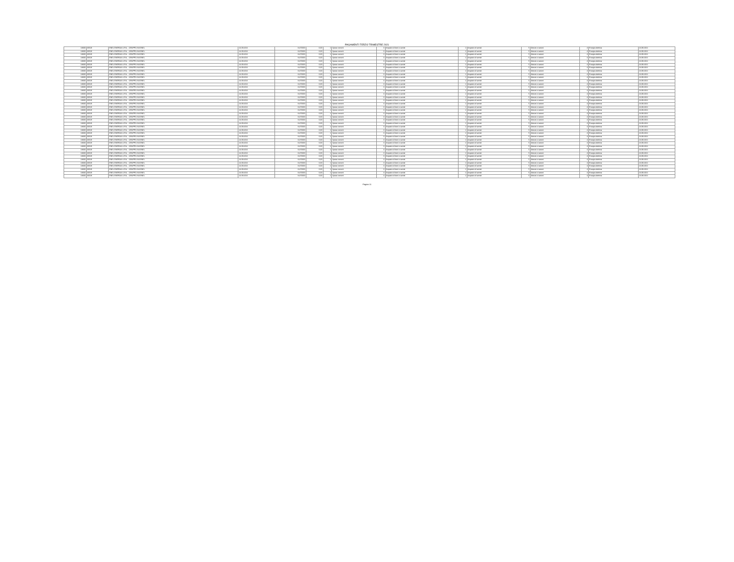PAGAMENTI TERZO TRIMESTRE 2021
| 18300 | 30529 | ENEL ENERGIA S.P.A. - GRUPPO IVA ENEL | 14-09-2021 | 8,470000 | 0,00 | 1 | Spese correnti | 3 | Acquisto di beni e servizi | 2 | Acquisto di servizi | 5 | Utenze e canoni | 4 | Energia elettrica | 24-09-2021 |
| 18300 | 30529 | ENEL ENERGIA S.P.A. - GRUPPO IVA ENEL | 14-09-2021 | 8,470000 | 0,00 | 1 | Spese correnti | 3 | Acquisto di beni e servizi | 2 | Acquisto di servizi | 5 | Utenze e canoni | 4 | Energia elettrica | 24-09-2021 |
| 18300 | 30529 | ENEL ENERGIA S.P.A. - GRUPPO IVA ENEL | 14-09-2021 | 8,470000 | 0,00 | 1 | Spese correnti | 3 | Acquisto di beni e servizi | 2 | Acquisto di servizi | 5 | Utenze e canoni | 4 | Energia elettrica | 24-09-2021 |
| 18300 | 30529 | ENEL ENERGIA S.P.A. - GRUPPO IVA ENEL | 14-09-2021 | 8,470000 | 0,00 | 1 | Spese correnti | 3 | Acquisto di beni e servizi | 2 | Acquisto di servizi | 5 | Utenze e canoni | 4 | Energia elettrica | 24-09-2021 |
| 18300 | 30529 | ENEL ENERGIA S.P.A. - GRUPPO IVA ENEL | 14-09-2021 | 8,470000 | 0,00 | 1 | Spese correnti | 3 | Acquisto di beni e servizi | 2 | Acquisto di servizi | 5 | Utenze e canoni | 4 | Energia elettrica | 24-09-2021 |
| 18300 | 30529 | ENEL ENERGIA S.P.A. - GRUPPO IVA ENEL | 14-09-2021 | 8,470000 | 0,00 | 1 | Spese correnti | 3 | Acquisto di beni e servizi | 2 | Acquisto di servizi | 5 | Utenze e canoni | 4 | Energia elettrica | 24-09-2021 |
| 18300 | 30529 | ENEL ENERGIA S.P.A. - GRUPPO IVA ENEL | 14-09-2021 | 8,470000 | 0,00 | 1 | Spese correnti | 3 | Acquisto di beni e servizi | 2 | Acquisto di servizi | 5 | Utenze e canoni | 4 | Energia elettrica | 24-09-2021 |
| 18300 | 30529 | ENEL ENERGIA S.P.A. - GRUPPO IVA ENEL | 14-09-2021 | 8,470000 | 0,00 | 1 | Spese correnti | 3 | Acquisto di beni e servizi | 2 | Acquisto di servizi | 5 | Utenze e canoni | 4 | Energia elettrica | 24-09-2021 |
| 18300 | 30529 | ENEL ENERGIA S.P.A. - GRUPPO IVA ENEL | 14-09-2021 | 8,470000 | 0,00 | 1 | Spese correnti | 3 | Acquisto di beni e servizi | 2 | Acquisto di servizi | 5 | Utenze e canoni | 4 | Energia elettrica | 24-09-2021 |
| 18300 | 30529 | ENEL ENERGIA S.P.A. - GRUPPO IVA ENEL | 14-09-2021 | 8,470000 | 0,00 | 1 | Spese correnti | 3 | Acquisto di beni e servizi | 2 | Acquisto di servizi | 5 | Utenze e canoni | 4 | Energia elettrica | 24-09-2021 |
| 18300 | 30529 | ENEL ENERGIA S.P.A. - GRUPPO IVA ENEL | 14-09-2021 | 8,470000 | 0,00 | 1 | Spese correnti | 3 | Acquisto di beni e servizi | 2 | Acquisto di servizi | 5 | Utenze e canoni | 4 | Energia elettrica | 24-09-2021 |
| 18300 | 30529 | ENEL ENERGIA S.P.A. - GRUPPO IVA ENEL | 14-09-2021 | 8,470000 | 0,00 | 1 | Spese correnti | 3 | Acquisto di beni e servizi | 2 | Acquisto di servizi | 5 | Utenze e canoni | 4 | Energia elettrica | 24-09-2021 |
| 18300 | 30529 | ENEL ENERGIA S.P.A. - GRUPPO IVA ENEL | 14-09-2021 | 8,470000 | 0,00 | 1 | Spese correnti | 3 | Acquisto di beni e servizi | 2 | Acquisto di servizi | 5 | Utenze e canoni | 4 | Energia elettrica | 24-09-2021 |
| 18300 | 30529 | ENEL ENERGIA S.P.A. - GRUPPO IVA ENEL | 14-09-2021 | 8,470000 | 0,00 | 1 | Spese correnti | 3 | Acquisto di beni e servizi | 2 | Acquisto di servizi | 5 | Utenze e canoni | 4 | Energia elettrica | 24-09-2021 |
| 18300 | 30529 | ENEL ENERGIA S.P.A. - GRUPPO IVA ENEL | 14-09-2021 | 8,470000 | 0,00 | 1 | Spese correnti | 3 | Acquisto di beni e servizi | 2 | Acquisto di servizi | 5 | Utenze e canoni | 4 | Energia elettrica | 24-09-2021 |
| 18300 | 30529 | ENEL ENERGIA S.P.A. - GRUPPO IVA ENEL | 14-09-2021 | 8,470000 | 0,00 | 1 | Spese correnti | 3 | Acquisto di beni e servizi | 2 | Acquisto di servizi | 5 | Utenze e canoni | 4 | Energia elettrica | 24-09-2021 |
| 18300 | 30529 | ENEL ENERGIA S.P.A. - GRUPPO IVA ENEL | 14-09-2021 | 8,470000 | 0,00 | 1 | Spese correnti | 3 | Acquisto di beni e servizi | 2 | Acquisto di servizi | 5 | Utenze e canoni | 4 | Energia elettrica | 24-09-2021 |
| 18300 | 30529 | ENEL ENERGIA S.P.A. - GRUPPO IVA ENEL | 14-09-2021 | 8,470000 | 0,00 | 1 | Spese correnti | 3 | Acquisto di beni e servizi | 2 | Acquisto di servizi | 5 | Utenze e canoni | 4 | Energia elettrica | 24-09-2021 |
| 18300 | 30529 | ENEL ENERGIA S.P.A. - GRUPPO IVA ENEL | 14-09-2021 | 8,470000 | 0,00 | 1 | Spese correnti | 3 | Acquisto di beni e servizi | 2 | Acquisto di servizi | 5 | Utenze e canoni | 4 | Energia elettrica | 24-09-2021 |
| 18300 | 30529 | ENEL ENERGIA S.P.A. - GRUPPO IVA ENEL | 14-09-2021 | 8,470000 | 0,00 | 1 | Spese correnti | 3 | Acquisto di beni e servizi | 2 | Acquisto di servizi | 5 | Utenze e canoni | 4 | Energia elettrica | 24-09-2021 |
| 18300 | 30529 | ENEL ENERGIA S.P.A. - GRUPPO IVA ENEL | 14-09-2021 | 8,470000 | 0,00 | 1 | Spese correnti | 3 | Acquisto di beni e servizi | 2 | Acquisto di servizi | 5 | Utenze e canoni | 4 | Energia elettrica | 24-09-2021 |
| 18300 | 30529 | ENEL ENERGIA S.P.A. - GRUPPO IVA ENEL | 14-09-2021 | 8,470000 | 0,00 | 1 | Spese correnti | 3 | Acquisto di beni e servizi | 2 | Acquisto di servizi | 5 | Utenze e canoni | 4 | Energia elettrica | 24-09-2021 |
| 18300 | 30529 | ENEL ENERGIA S.P.A. - GRUPPO IVA ENEL | 14-09-2021 | 8,470000 | 0,00 | 1 | Spese correnti | 3 | Acquisto di beni e servizi | 2 | Acquisto di servizi | 5 | Utenze e canoni | 4 | Energia elettrica | 24-09-2021 |
| 18300 | 30529 | ENEL ENERGIA S.P.A. - GRUPPO IVA ENEL | 14-09-2021 | 8,470000 | 0,00 | 1 | Spese correnti | 3 | Acquisto di beni e servizi | 2 | Acquisto di servizi | 5 | Utenze e canoni | 4 | Energia elettrica | 24-09-2021 |
| 18300 | 30529 | ENEL ENERGIA S.P.A. - GRUPPO IVA ENEL | 14-09-2021 | 8,470000 | 0,00 | 1 | Spese correnti | 3 | Acquisto di beni e servizi | 2 | Acquisto di servizi | 5 | Utenze e canoni | 4 | Energia elettrica | 24-09-2021 |
| 18300 | 30529 | ENEL ENERGIA S.P.A. - GRUPPO IVA ENEL | 14-09-2021 | 8,470000 | 0,00 | 1 | Spese correnti | 3 | Acquisto di beni e servizi | 2 | Acquisto di servizi | 5 | Utenze e canoni | 4 | Energia elettrica | 24-09-2021 |
| 18300 | 30529 | ENEL ENERGIA S.P.A. - GRUPPO IVA ENEL | 14-09-2021 | 8,470000 | 0,00 | 1 | Spese correnti | 3 | Acquisto di beni e servizi | 2 | Acquisto di servizi | 5 | Utenze e canoni | 4 | Energia elettrica | 24-09-2021 |
| 18300 | 30529 | ENEL ENERGIA S.P.A. - GRUPPO IVA ENEL | 14-09-2021 | 8,470000 | 0,00 | 1 | Spese correnti | 3 | Acquisto di beni e servizi | 2 | Acquisto di servizi | 5 | Utenze e canoni | 4 | Energia elettrica | 24-09-2021 |
| 18300 | 30529 | ENEL ENERGIA S.P.A. - GRUPPO IVA ENEL | 14-09-2021 | 8,470000 | 0,00 | 1 | Spese correnti | 3 | Acquisto di beni e servizi | 2 | Acquisto di servizi | 5 | Utenze e canoni | 4 | Energia elettrica | 24-09-2021 |
| 18300 | 30529 | ENEL ENERGIA S.P.A. - GRUPPO IVA ENEL | 14-09-2021 | 8,470000 | 0,00 | 1 | Spese correnti | 3 | Acquisto di beni e servizi | 2 | Acquisto di servizi | 5 | Utenze e canoni | 4 | Energia elettrica | 24-09-2021 |
| 18300 | 30529 | ENEL ENERGIA S.P.A. - GRUPPO IVA ENEL | 14-09-2021 | 8,470000 | 0,00 | 1 | Spese correnti | 3 | Acquisto di beni e servizi | 2 | Acquisto di servizi | 5 | Utenze e canoni | 4 | Energia elettrica | 24-09-2021 |
| 18300 | 30529 | ENEL ENERGIA S.P.A. - GRUPPO IVA ENEL | 14-09-2021 | 8,470000 | 0,00 | 1 | Spese correnti | 3 | Acquisto di beni e servizi | 2 | Acquisto di servizi | 5 | Utenze e canoni | 4 | Energia elettrica | 24-09-2021 |
| 18300 | 30529 | ENEL ENERGIA S.P.A. - GRUPPO IVA ENEL | 14-09-2021 | 8,470000 | 0,00 | 1 | Spese correnti | 3 | Acquisto di beni e servizi | 2 | Acquisto di servizi | 5 | Utenze e canoni | 4 | Energia elettrica | 24-09-2021 |
| 18300 | 30529 | ENEL ENERGIA S.P.A. - GRUPPO IVA ENEL | 14-09-2021 | 8,470000 | 0,00 | 1 | Spese correnti | 3 | Acquisto di beni e servizi | 2 | Acquisto di servizi | 5 | Utenze e canoni | 4 | Energia elettrica | 24-09-2021 |
| 18300 | 30529 | ENEL ENERGIA S.P.A. - GRUPPO IVA ENEL | 14-09-2021 | 8,470000 | 0,00 | 1 | Spese correnti | 3 | Acquisto di beni e servizi | 2 | Acquisto di servizi | 5 | Utenze e canoni | 4 | Energia elettrica | 24-09-2021 |
| 18300 | 30529 | ENEL ENERGIA S.P.A. - GRUPPO IVA ENEL | 14-09-2021 | 8,470000 | 0,00 | 1 | Spese correnti | 3 | Acquisto di beni e servizi | 2 | Acquisto di servizi | 5 | Utenze e canoni | 4 | Energia elettrica | 24-09-2021 |
| 18300 | 30529 | ENEL ENERGIA S.P.A. - GRUPPO IVA ENEL | 14-09-2021 | 8,470000 | 0,00 | 1 | Spese correnti | 3 | Acquisto di beni e servizi | 2 | Acquisto di servizi | 5 | Utenze e canoni | 4 | Energia elettrica | 24-09-2021 |
| 18300 | 30529 | ENEL ENERGIA S.P.A. - GRUPPO IVA ENEL | 14-09-2021 | 8,470000 | 0,00 | 1 | Spese correnti | 3 | Acquisto di beni e servizi | 2 | Acquisto di servizi | 5 | Utenze e canoni | 4 | Energia elettrica | 24-09-2021 |
| 18300 | 30529 | ENEL ENERGIA S.P.A. - GRUPPO IVA ENEL | 14-09-2021 | 8,470000 | 0,00 | 1 | Spese correnti | 3 | Acquisto di beni e servizi | 2 | Acquisto di servizi | 5 | Utenze e canoni | 4 | Energia elettrica | 24-09-2021 |
| 18300 | 30529 | ENEL ENERGIA S.P.A. - GRUPPO IVA ENEL | 14-09-2021 | 8,470000 | 0,00 | 1 | Spese correnti | 3 | Acquisto di beni e servizi | 2 | Acquisto di servizi | 5 | Utenze e canoni | 4 | Energia elettrica | 24-09-2021 |
Pagina 11